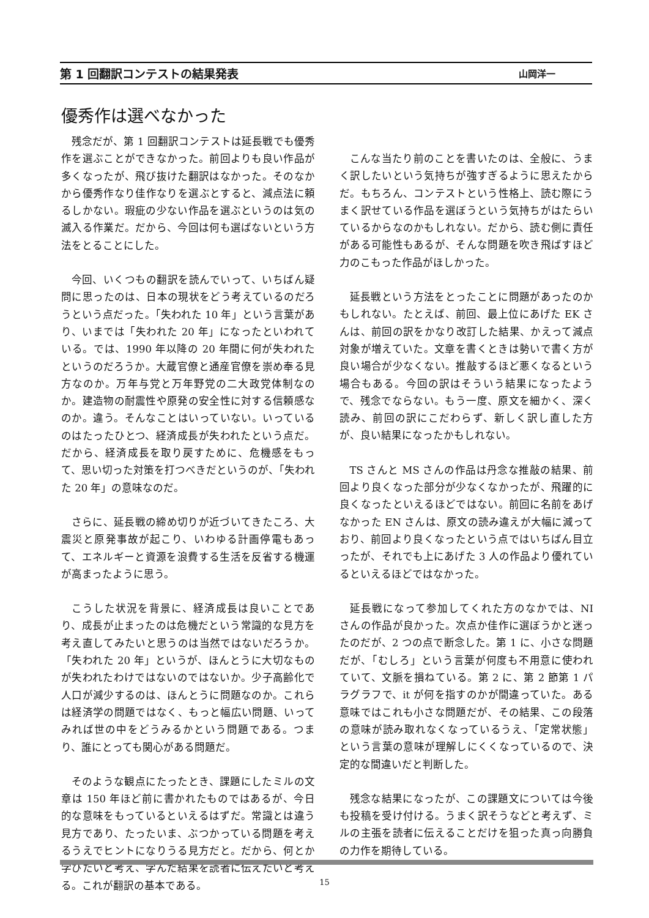第 1 回翻訳コンテストの結果発表 山岡洋一
優秀作は選べなかった
残念だが、第 1 回翻訳コンテストは延長戦でも優秀作を選ぶことができなかった。前回よりも良い作品が多くなったが、飛び抜けた翻訳はなかった。そのなかから優秀作なり佳作なりを選ぶとすると、減点法に頼るしかない。瑕疵の少ない作品を選ぶというのは気の滅入る作業だ。だから、今回は何も選ばないという方法をとることにした。
今回、いくつもの翻訳を読んでいって、いちばん疑問に思ったのは、日本の現状をどう考えているのだろうという点だった。「失われた 10 年」という言葉があり、いまでは「失われた 20 年」になったといわれている。では、1990 年以降の 20 年間に何が失われたというのだろうか。大蔵官僚と通産官僚を崇め奉る見方なのか。万年与党と万年野党の二大政党体制なのか。建造物の耐震性や原発の安全性に対する信頼感なのか。違う。そんなことはいっていない。いっているのはたったひとつ、経済成長が失われたという点だ。だから、経済成長を取り戻すために、危機感をもって、思い切った対策を打つべきだというのが、「失われた 20 年」の意味なのだ。
さらに、延長戦の締め切りが近づいてきたころ、大震災と原発事故が起こり、いわゆる計画停電もあって、エネルギーと資源を浪費する生活を反省する機運が高まったように思う。
こうした状況を背景に、経済成長は良いことであり、成長が止まったのは危機だという常識的な見方を考え直してみたいと思うのは当然ではないだろうか。「失われた 20 年」というが、ほんとうに大切なものが失われたわけではないのではないか。少子高齢化で人口が減少するのは、ほんとうに問題なのか。これらは経済学の問題ではなく、もっと幅広い問題、いってみれば世の中をどうみるかという問題である。つまり、誰にとっても関心がある問題だ。
そのような観点にたったとき、課題にしたミルの文章は 150 年ほど前に書かれたものではあるが、今日的な意味をもっているといえるはずだ。常識とは違う見方であり、たったいま、ぶつかっている問題を考えるうえでヒントになりうる見方だと。だから、何とか学びたいと考え、学んだ結果を読者に伝えたいと考える。これが翻訳の基本である。
こんな当たり前のことを書いたのは、全般に、うまく訳したいという気持ちが強すぎるように思えたからだ。もちろん、コンテストという性格上、読む際にうまく訳せている作品を選ぼうという気持ちがはたらいているからなのかもしれない。だから、読む側に責任がある可能性もあるが、そんな問題を吹き飛ばすほど力のこもった作品がほしかった。
延長戦という方法をとったことに問題があったのかもしれない。たとえば、前回、最上位にあげた EK さんは、前回の訳をかなり改訂した結果、かえって減点対象が増えていた。文章を書くときは勢いで書く方が良い場合が少なくない。推敲するほど悪くなるという場合もある。今回の訳はそういう結果になったようで、残念でならない。もう一度、原文を細かく、深く読み、前回の訳にこだわらず、新しく訳し直した方が、良い結果になったかもしれない。
TS さんと MS さんの作品は丹念な推敲の結果、前回より良くなった部分が少なくなかったが、飛躍的に良くなったといえるほどではない。前回に名前をあげなかった EN さんは、原文の読み違えが大幅に減っており、前回より良くなったという点ではいちばん目立ったが、それでも上にあげた 3 人の作品より優れているといえるほどではなかった。
延長戦になって参加してくれた方のなかでは、NI さんの作品が良かった。次点か佳作に選ぼうかと迷ったのだが、2 つの点で断念した。第 1 に、小さな問題だが、「むしろ」という言葉が何度も不用意に使われていて、文脈を損ねている。第 2 に、第 2 節第 1 パラグラフで、it が何を指すのかが間違っていた。ある意味ではこれも小さな問題だが、その結果、この段落の意味が読み取れなくなっているうえ、「定常状態」という言葉の意味が理解しにくくなっているので、決定的な間違いだと判断した。
残念な結果になったが、この課題文については今後も投稿を受け付ける。うまく訳そうなどと考えず、ミルの主張を読者に伝えることだけを狙った真っ向勝負の力作を期待している。
15